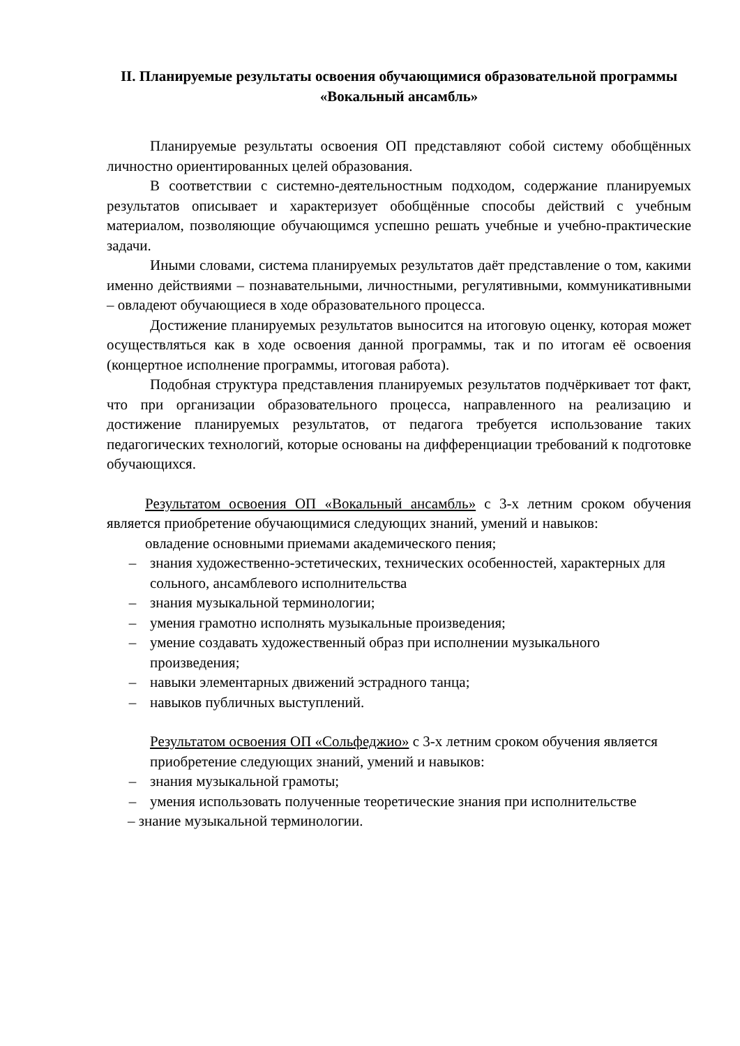II. Планируемые результаты освоения обучающимися образовательной программы «Вокальный ансамбль»
Планируемые результаты освоения ОП представляют собой систему обобщённых личностно ориентированных целей образования.
В соответствии с системно-деятельностным подходом, содержание планируемых результатов описывает и характеризует обобщённые способы действий с учебным материалом, позволяющие обучающимся успешно решать учебные и учебно-практические задачи.
Иными словами, система планируемых результатов даёт представление о том, какими именно действиями – познавательными, личностными, регулятивными, коммуникативными – овладеют обучающиеся в ходе образовательного процесса.
Достижение планируемых результатов выносится на итоговую оценку, которая может осуществляться как в ходе освоения данной программы, так и по итогам её освоения (концертное исполнение программы, итоговая работа).
Подобная структура представления планируемых результатов подчёркивает тот факт, что при организации образовательного процесса, направленного на реализацию и достижение планируемых результатов, от педагога требуется использование таких педагогических технологий, которые основаны на дифференциации требований к подготовке обучающихся.
Результатом освоения ОП «Вокальный ансамбль» с 3-х летним сроком обучения является приобретение обучающимися следующих знаний, умений и навыков:
овладение основными приемами академического пения;
– знания художественно-эстетических, технических особенностей, характерных для сольного, ансамблевого исполнительства
– знания музыкальной терминологии;
– умения грамотно исполнять музыкальные произведения;
– умение создавать художественный образ при исполнении музыкального произведения;
– навыки элементарных движений эстрадного танца;
– навыков публичных выступлений.
Результатом освоения ОП «Сольфеджио» с 3-х летним сроком обучения является приобретение следующих знаний, умений и навыков:
– знания музыкальной грамоты;
– умения использовать полученные теоретические знания при исполнительстве
– знание музыкальной терминологии.